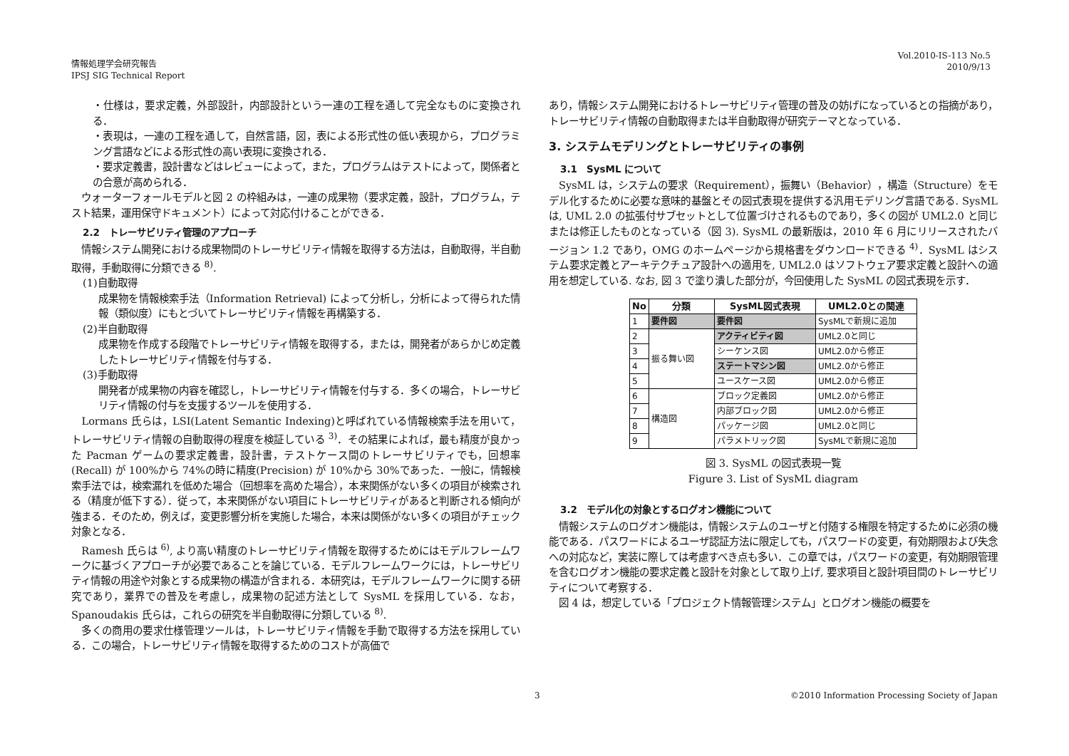情報処理学会研究報告
IPSJ SIG Technical Report
Vol.2010-IS-113 No.5
2010/9/13
・仕様は，要求定義，外部設計，内部設計という一連の工程を通して完全なものに変換される．
・表現は，一連の工程を通して，自然言語，図，表による形式性の低い表現から，プログラミング言語などによる形式性の高い表現に変換される．
・要求定義書，設計書などはレビューによって，また，プログラムはテストによって，関係者との合意が高められる．
　ウォーターフォールモデルと図 2 の枠組みは，一連の成果物（要求定義，設計，プログラム，テスト結果，運用保守ドキュメント）によって対応付けることができる．
2.2　トレーサビリティ管理のアプローチ
　情報システム開発における成果物間のトレーサビリティ情報を取得する方法は，自動取得，半自動取得，手動取得に分類できる <sup>8)</sup>.
(1)自動取得
成果物を情報検索手法（Information Retrieval) によって分析し，分析によって得られた情報（類似度）にもとづいてトレーサビリティ情報を再構築する．
(2)半自動取得
成果物を作成する段階でトレーサビリティ情報を取得する，または，開発者があらかじめ定義したトレーサビリティ情報を付与する．
(3)手動取得
開発者が成果物の内容を確認し，トレーサビリティ情報を付与する．多くの場合，トレーサビリティ情報の付与を支援するツールを使用する．
　Lormans 氏らは，LSI(Latent Semantic Indexing)と呼ばれている情報検索手法を用いて，トレーサビリティ情報の自動取得の程度を検証している <sup>3)</sup>．その結果によれば，最も精度が良かった Pacman ゲームの要求定義書，設計書，テストケース間のトレーサビリティでも，回想率(Recall) が 100%から 74%の時に精度(Precision) が 10%から 30%であった．一般に，情報検索手法では，検索漏れを低めた場合（回想率を高めた場合），本来関係がない多くの項目が検索される（精度が低下する）．従って，本来関係がない項目にトレーサビリティがあると判断される傾向が強まる．そのため，例えば，変更影響分析を実施した場合，本来は関係がない多くの項目がチェック対象となる．
　Ramesh 氏らは <sup>6)</sup>, より高い精度のトレーサビリティ情報を取得するためにはモデルフレームワークに基づくアプローチが必要であることを論じている．モデルフレームワークには，トレーサビリティ情報の用途や対象とする成果物の構造が含まれる．本研究は，モデルフレームワークに関する研究であり，業界での普及を考慮し，成果物の記述方法として SysML を採用している．なお，Spanoudakis 氏らは，これらの研究を半自動取得に分類している <sup>8)</sup>.
　多くの商用の要求仕様管理ツールは，トレーサビリティ情報を手動で取得する方法を採用している．この場合，トレーサビリティ情報を取得するためのコストが高価で
あり，情報システム開発におけるトレーサビリティ管理の普及の妨げになっているとの指摘があり，トレーサビリティ情報の自動取得または半自動取得が研究テーマとなっている．
3. システムモデリングとトレーサビリティの事例
3.1　SysML について
　SysML は，システムの要求（Requirement），振舞い（Behavior），構造（Structure）をモデル化するために必要な意味的基盤とその図式表現を提供する汎用モデリング言語である. SysML は, UML 2.0 の拡張付サブセットとして位置づけされるものであり，多くの図が UML2.0 と同じまたは修正したものとなっている（図 3). SysML の最新版は，2010 年 6 月にリリースされたバージョン 1.2 であり，OMG のホームページから規格書をダウンロードできる <sup>4)</sup>．SysML はシステム要求定義とアーキテクチュア設計への適用を, UML2.0 はソフトウェア要求定義と設計への適用を想定している. なお, 図 3 で塗り潰した部分が，今回使用した SysML の図式表現を示す．
| No | 分類 | SysML図式表現 | UML2.0との関連 |
| --- | --- | --- | --- |
| 1 | 要件図 | 要件図 | SysMLで新規に追加 |
| 2 | 振る舞い図 | アクティビティ図 | UML2.0と同じ |
| 3 | | シーケンス図 | UML2.0から修正 |
| 4 | | ステートマシン図 | UML2.0から修正 |
| 5 | | ユースケース図 | UML2.0から修正 |
| 6 | 構造図 | ブロック定義図 | UML2.0から修正 |
| 7 | | 内部ブロック図 | UML2.0から修正 |
| 8 | | パッケージ図 | UML2.0と同じ |
| 9 | | パラメトリック図 | SysMLで新規に追加 |
図 3. SysML の図式表現一覧
Figure 3. List of SysML diagram
3.2　モデル化の対象とするログオン機能について
　情報システムのログオン機能は，情報システムのユーザと付随する権限を特定するために必須の機能である．パスワードによるユーザ認証方法に限定しても，パスワードの変更，有効期限および失念への対応など，実装に際しては考慮すべき点も多い．この章では，パスワードの変更，有効期限管理を含むログオン機能の要求定義と設計を対象として取り上げ, 要求項目と設計項目間のトレーサビリティについて考察する．
　図 4 は，想定している「プロジェクト情報管理システム」とログオン機能の概要を
3 ©2010 Information Processing Society of Japan